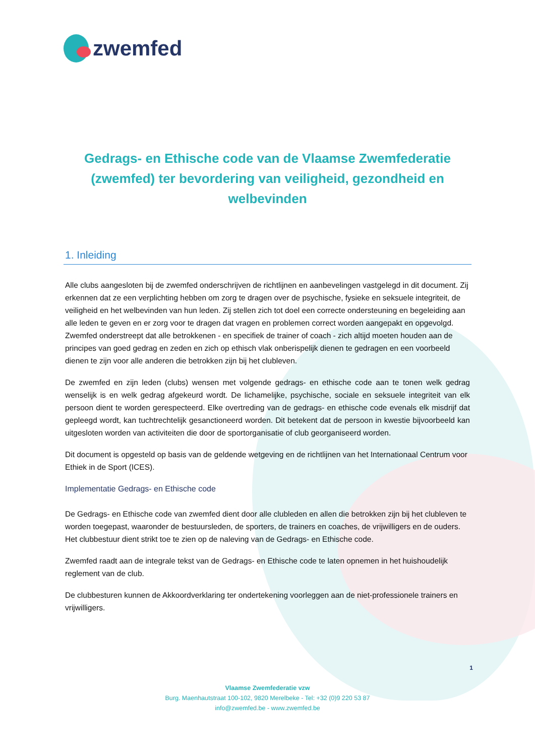zwemfed
Gedrags- en Ethische code van de Vlaamse Zwemfederatie (zwemfed) ter bevordering van veiligheid, gezondheid en welbevinden
1. Inleiding
Alle clubs aangesloten bij de zwemfed onderschrijven de richtlijnen en aanbevelingen vastgelegd in dit document. Zij erkennen dat ze een verplichting hebben om zorg te dragen over de psychische, fysieke en seksuele integriteit, de veiligheid en het welbevinden van hun leden. Zij stellen zich tot doel een correcte ondersteuning en begeleiding aan alle leden te geven en er zorg voor te dragen dat vragen en problemen correct worden aangepakt en opgevolgd. Zwemfed onderstreept dat alle betrokkenen - en specifiek de trainer of coach - zich altijd moeten houden aan de principes van goed gedrag en zeden en zich op ethisch vlak onberispelijk dienen te gedragen en een voorbeeld dienen te zijn voor alle anderen die betrokken zijn bij het clubleven.
De zwemfed en zijn leden (clubs) wensen met volgende gedrags- en ethische code aan te tonen welk gedrag wenselijk is en welk gedrag afgekeurd wordt. De lichamelijke, psychische, sociale en seksuele integriteit van elk persoon dient te worden gerespecteerd. Elke overtreding van de gedrags- en ethische code evenals elk misdrijf dat gepleegd wordt, kan tuchtrechtelijk gesanctioneerd worden. Dit betekent dat de persoon in kwestie bijvoorbeeld kan uitgesloten worden van activiteiten die door de sportorganisatie of club georganiseerd worden.
Dit document is opgesteld op basis van de geldende wetgeving en de richtlijnen van het Internationaal Centrum voor Ethiek in de Sport (ICES).
Implementatie Gedrags- en Ethische code
De Gedrags- en Ethische code van zwemfed dient door alle clubleden en allen die betrokken zijn bij het clubleven te worden toegepast, waaronder de bestuursleden, de sporters, de trainers en coaches, de vrijwilligers en de ouders. Het clubbestuur dient strikt toe te zien op de naleving van de Gedrags- en Ethische code.
Zwemfed raadt aan de integrale tekst van de Gedrags- en Ethische code te laten opnemen in het huishoudelijk reglement van de club.
De clubbesturen kunnen de Akkoordverklaring ter ondertekening voorleggen aan de niet-professionele trainers en vrijwilligers.
1
Vlaamse Zwemfederatie vzw
Burg. Maenhautstraat 100-102, 9820 Merelbeke - Tel: +32 (0)9 220 53 87
info@zwemfed.be - www.zwemfed.be